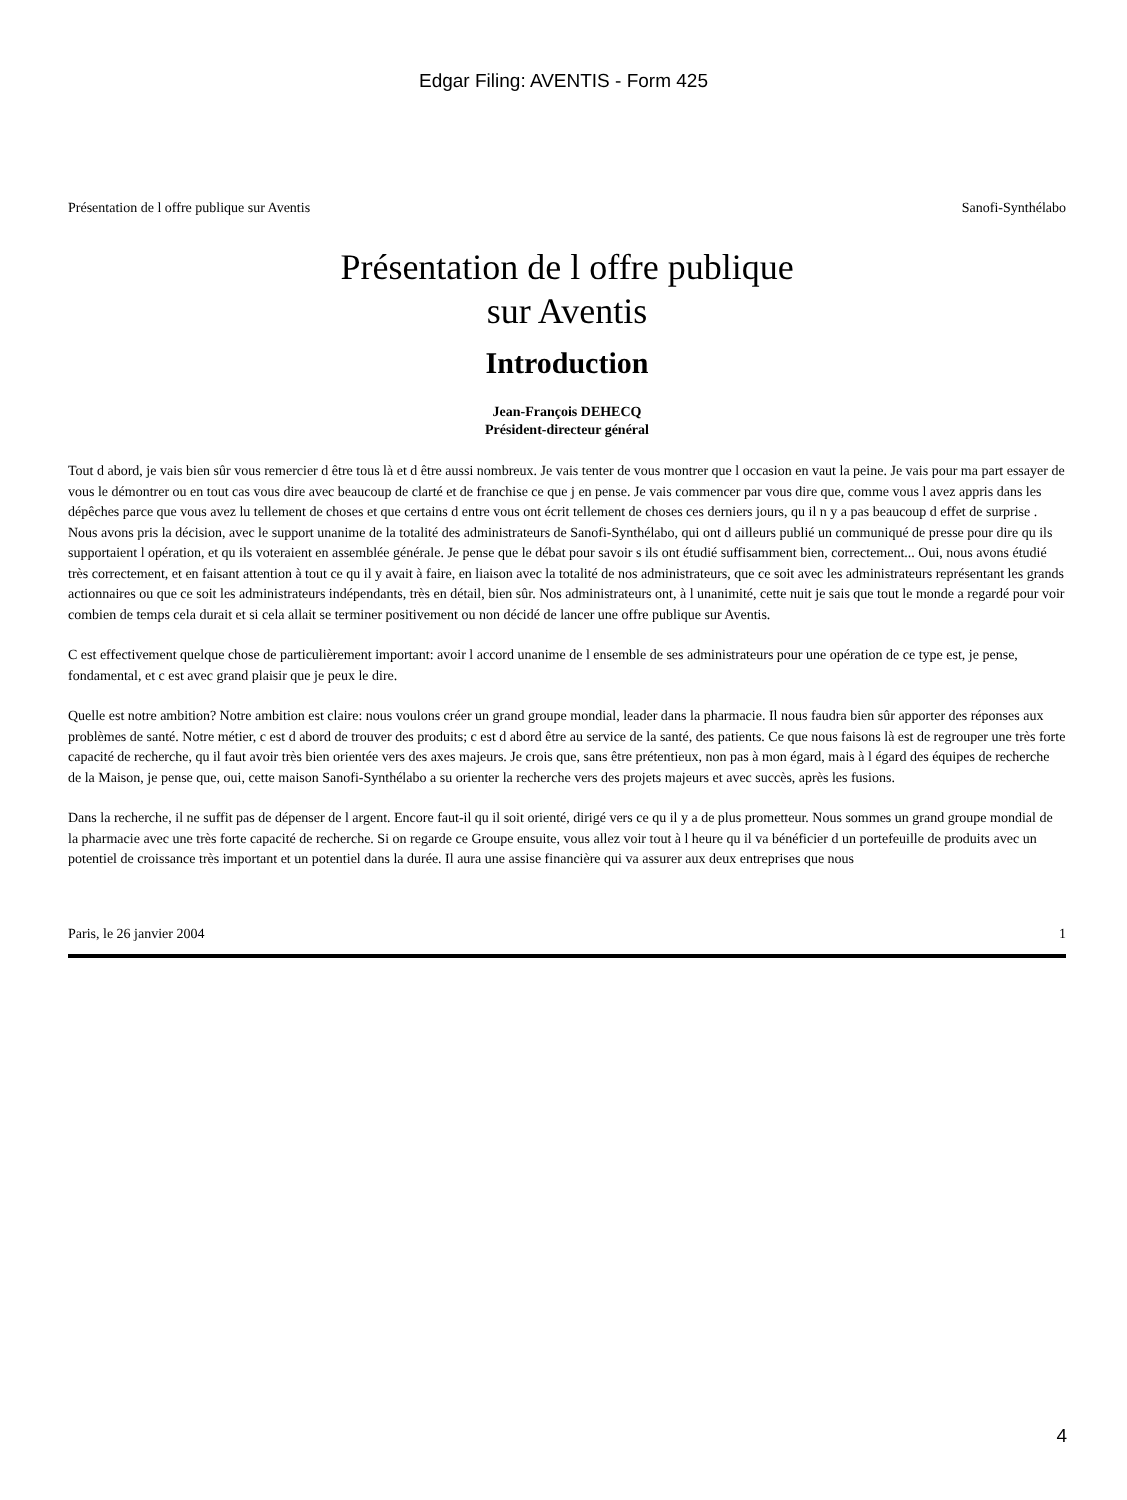Edgar Filing: AVENTIS - Form 425
Présentation de l offre publique sur Aventis Sanofi-Synthélabo
Présentation de l offre publique
sur Aventis
Introduction
Jean-François DEHECQ
Président-directeur général
Tout d abord, je vais bien sûr vous remercier d être tous là et d être aussi nombreux. Je vais tenter de vous montrer que l occasion en vaut la peine. Je vais pour ma part essayer de vous le démontrer ou en tout cas vous dire avec beaucoup de clarté et de franchise ce que j en pense. Je vais commencer par vous dire que, comme vous l avez appris dans les dépêches parce que vous avez lu tellement de choses et que certains d entre vous ont écrit tellement de choses ces derniers jours, qu il n y a pas beaucoup d effet de surprise . Nous avons pris la décision, avec le support unanime de la totalité des administrateurs de Sanofi-Synthélabo, qui ont d ailleurs publié un communiqué de presse pour dire qu ils supportaient l opération, et qu ils voteraient en assemblée générale. Je pense que le débat pour savoir s ils ont étudié suffisamment bien, correctement... Oui, nous avons étudié très correctement, et en faisant attention à tout ce qu il y avait à faire, en liaison avec la totalité de nos administrateurs, que ce soit avec les administrateurs représentant les grands actionnaires ou que ce soit les administrateurs indépendants, très en détail, bien sûr. Nos administrateurs ont, à l unanimité, cette nuit je sais que tout le monde a regardé pour voir combien de temps cela durait et si cela allait se terminer positivement ou non décidé de lancer une offre publique sur Aventis.
C est effectivement quelque chose de particulièrement important: avoir l accord unanime de l ensemble de ses administrateurs pour une opération de ce type est, je pense, fondamental, et c est avec grand plaisir que je peux le dire.
Quelle est notre ambition? Notre ambition est claire: nous voulons créer un grand groupe mondial, leader dans la pharmacie. Il nous faudra bien sûr apporter des réponses aux problèmes de santé. Notre métier, c est d abord de trouver des produits; c est d abord être au service de la santé, des patients. Ce que nous faisons là est de regrouper une très forte capacité de recherche, qu il faut avoir très bien orientée vers des axes majeurs. Je crois que, sans être prétentieux, non pas à mon égard, mais à l égard des équipes de recherche de la Maison, je pense que, oui, cette maison Sanofi-Synthélabo a su orienter la recherche vers des projets majeurs et avec succès, après les fusions.
Dans la recherche, il ne suffit pas de dépenser de l argent. Encore faut-il qu il soit orienté, dirigé vers ce qu il y a de plus prometteur. Nous sommes un grand groupe mondial de la pharmacie avec une très forte capacité de recherche. Si on regarde ce Groupe ensuite, vous allez voir tout à l heure qu il va bénéficier d un portefeuille de produits avec un potentiel de croissance très important et un potentiel dans la durée. Il aura une assise financière qui va assurer aux deux entreprises que nous
Paris, le 26 janvier 2004 1
4